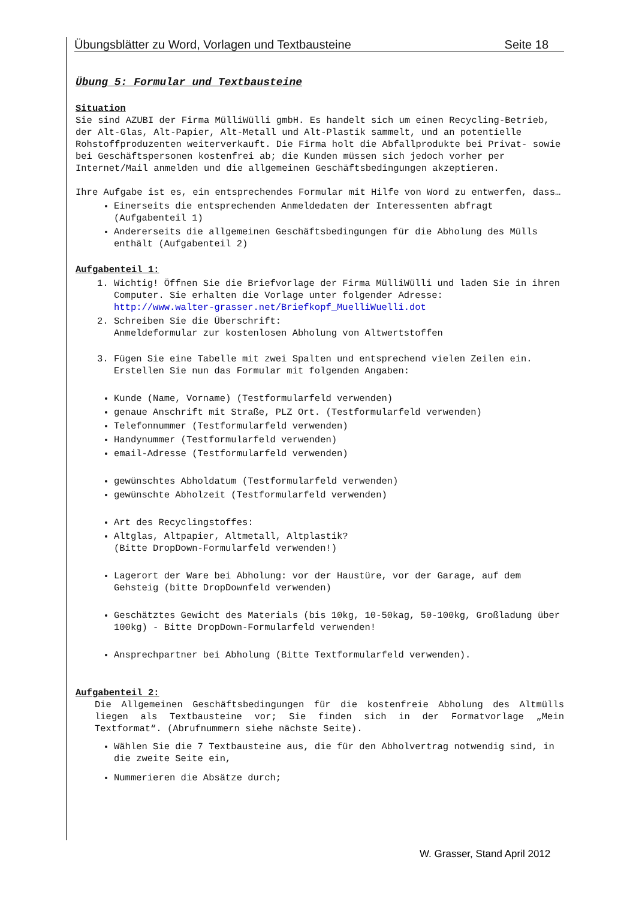Übungsblätter zu Word, Vorlagen und Textbausteine Seite 18
Übung 5: Formular und Textbausteine
Situation
Sie sind AZUBI der Firma MülliWülli gmbH. Es handelt sich um einen Recycling-Betrieb, der Alt-Glas, Alt-Papier, Alt-Metall und Alt-Plastik sammelt, und an potentielle Rohstoffproduzenten weiterverkauft. Die Firma holt die Abfallprodukte bei Privat- sowie bei Geschäftspersonen kostenfrei ab; die Kunden müssen sich jedoch vorher per Internet/Mail anmelden und die allgemeinen Geschäftsbedingungen akzeptieren.
Ihre Aufgabe ist es, ein entsprechendes Formular mit Hilfe von Word zu entwerfen, dass…
Einerseits die entsprechenden Anmeldedaten der Interessenten abfragt (Aufgabenteil 1)
Andererseits die allgemeinen Geschäftsbedingungen für die Abholung des Mülls enthält (Aufgabenteil 2)
Aufgabenteil 1:
1. Wichtig! Öffnen Sie die Briefvorlage der Firma MülliWülli und laden Sie in ihren Computer. Sie erhalten die Vorlage unter folgender Adresse:
http://www.walter-grasser.net/Briefkopf_MuelliWuelli.dot
2. Schreiben Sie die Überschrift:
Anmeldeformular zur kostenlosen Abholung von Altwertstoffen
3. Fügen Sie eine Tabelle mit zwei Spalten und entsprechend vielen Zeilen ein. Erstellen Sie nun das Formular mit folgenden Angaben:
Kunde (Name, Vorname) (Testformularfeld verwenden)
genaue Anschrift mit Straße, PLZ Ort. (Testformularfeld verwenden)
Telefonnummer (Testformularfeld verwenden)
Handynummer (Testformularfeld verwenden)
email-Adresse (Testformularfeld verwenden)
gewünschtes Abholdatum (Testformularfeld verwenden)
gewünschte Abholzeit (Testformularfeld verwenden)
Art des Recyclingstoffes:
Altglas, Altpapier, Altmetall, Altplastik?
(Bitte DropDown-Formularfeld verwenden!)
Lagerort der Ware bei Abholung: vor der Haustüre, vor der Garage, auf dem Gehsteig (bitte DropDownfeld verwenden)
Geschätztes Gewicht des Materials (bis 10kg, 10-50kag, 50-100kg, Großladung über 100kg) - Bitte DropDown-Formularfeld verwenden!
Ansprechpartner bei Abholung (Bitte Textformularfeld verwenden).
Aufgabenteil 2:
Die Allgemeinen Geschäftsbedingungen für die kostenfreie Abholung des Altmülls liegen als Textbausteine vor; Sie finden sich in der Formatvorlage „Mein Textformat“. (Abrufnummern siehe nächste Seite).
Wählen Sie die 7 Textbausteine aus, die für den Abholvertrag notwendig sind, in die zweite Seite ein,
Nummerieren die Absätze durch;
W. Grasser, Stand April 2012